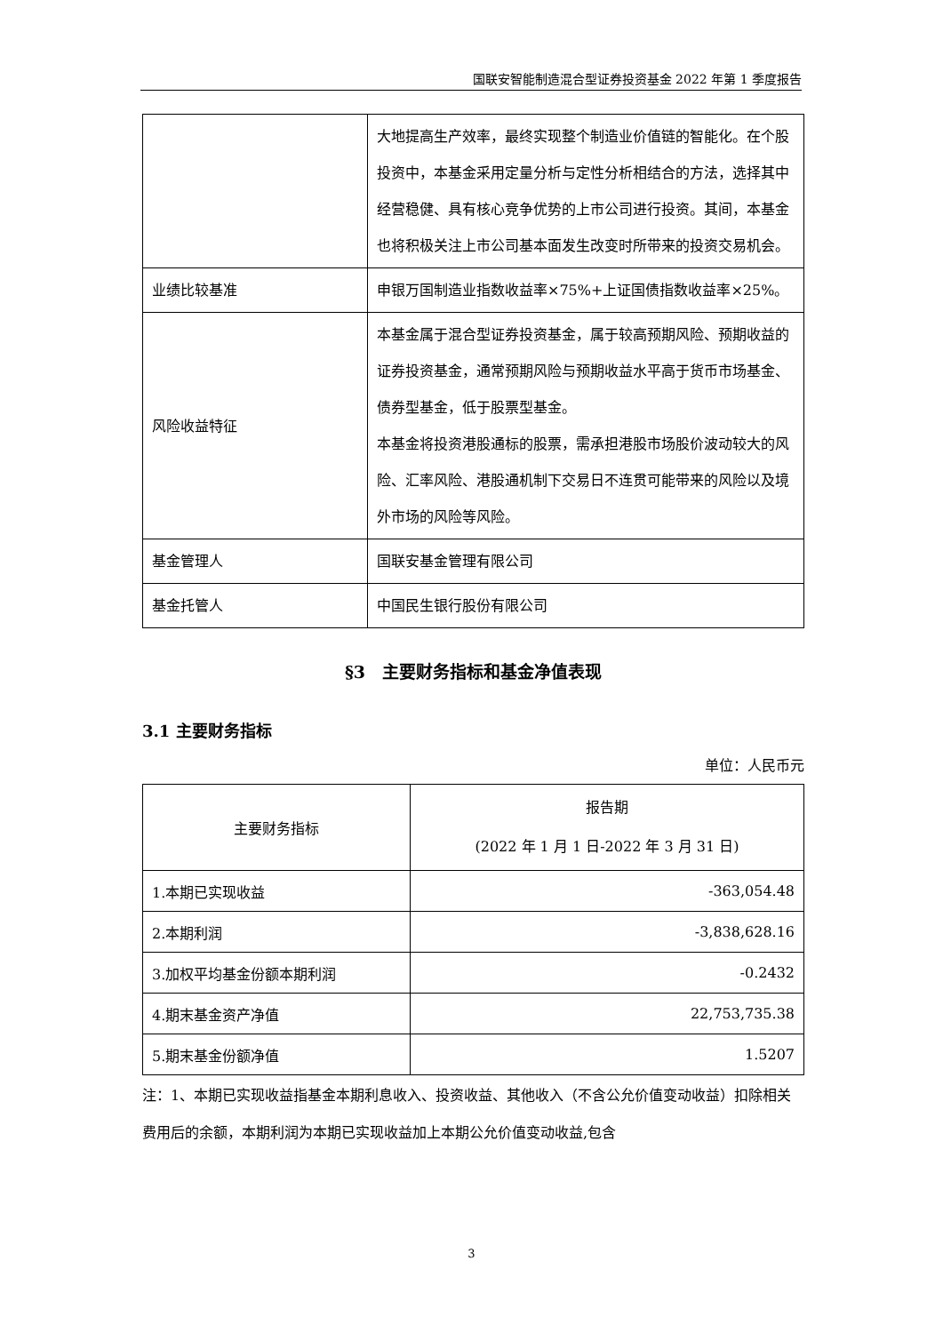国联安智能制造混合型证券投资基金 2022 年第 1 季度报告
| | 大地提高生产效率，最终实现整个制造业价值链的智能化。在个股投资中，本基金采用定量分析与定性分析相结合的方法，选择其中经营稳健、具有核心竞争优势的上市公司进行投资。其间，本基金也将积极关注上市公司基本面发生改变时所带来的投资交易机会。 |
| 业绩比较基准 | 申银万国制造业指数收益率×75%+上证国债指数收益率×25%。 |
| 风险收益特征 | 本基金属于混合型证券投资基金，属于较高预期风险、预期收益的证券投资基金，通常预期风险与预期收益水平高于货币市场基金、债券型基金，低于股票型基金。 本基金将投资港股通标的股票，需承担港股市场股价波动较大的风险、汇率风险、港股通机制下交易日不连贯可能带来的风险以及境外市场的风险等风险。 |
| 基金管理人 | 国联安基金管理有限公司 |
| 基金托管人 | 中国民生银行股份有限公司 |
§3　主要财务指标和基金净值表现
3.1 主要财务指标
单位：人民币元
| 主要财务指标 | 报告期 (2022 年 1 月 1 日-2022 年 3 月 31 日) |
| --- | --- |
| 1.本期已实现收益 | -363,054.48 |
| 2.本期利润 | -3,838,628.16 |
| 3.加权平均基金份额本期利润 | -0.2432 |
| 4.期末基金资产净值 | 22,753,735.38 |
| 5.期末基金份额净值 | 1.5207 |
注：1、本期已实现收益指基金本期利息收入、投资收益、其他收入（不含公允价值变动收益）扣除相关费用后的余额，本期利润为本期已实现收益加上本期公允价值变动收益,包含
3